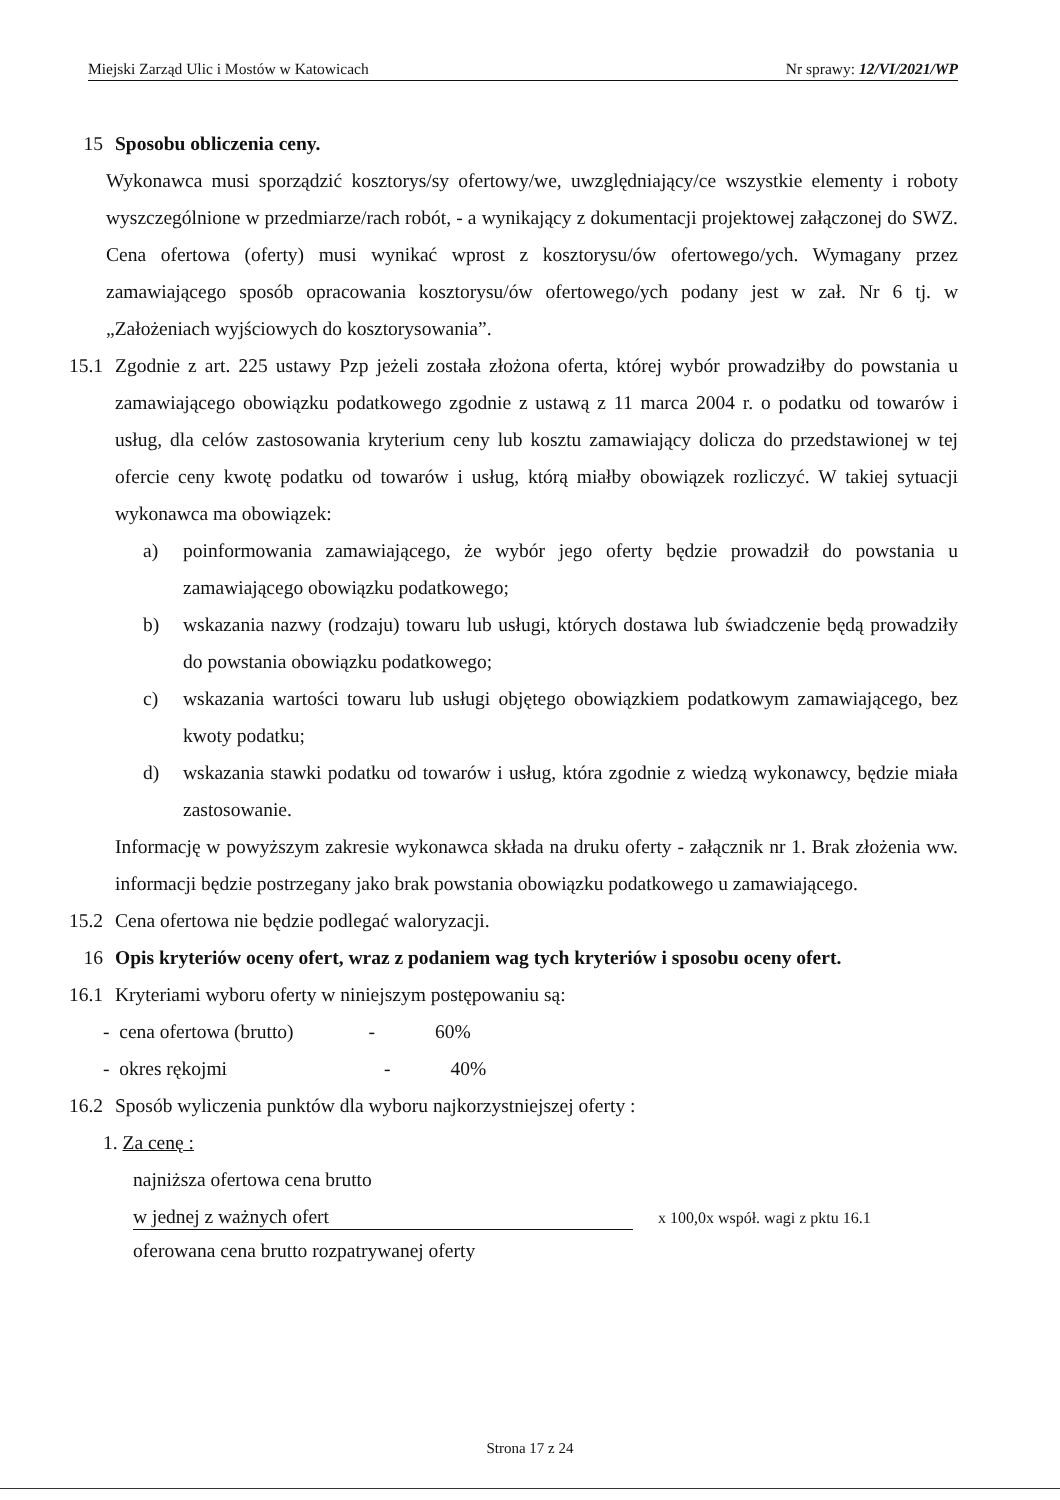Miejski Zarząd Ulic i Mostów w Katowicach Nr sprawy: 12/VI/2021/WP
15 Sposobu obliczenia ceny.
Wykonawca musi sporządzić kosztorys/sy ofertowy/we, uwzględniający/ce wszystkie elementy i roboty wyszczególnione w przedmiarze/rach robót, - a wynikający z dokumentacji projektowej załączonej do SWZ. Cena ofertowa (oferty) musi wynikać wprost z kosztorysu/ów ofertowego/ych. Wymagany przez zamawiającego sposób opracowania kosztorysu/ów ofertowego/ych podany jest w zał. Nr 6 tj. w „Założeniach wyjściowych do kosztorysowania”.
15.1 Zgodnie z art. 225 ustawy Pzp jeżeli została złożona oferta, której wybór prowadziłby do powstania u zamawiającego obowiązku podatkowego zgodnie z ustawą z 11 marca 2004 r. o podatku od towarów i usług, dla celów zastosowania kryterium ceny lub kosztu zamawiający dolicza do przedstawionej w tej ofercie ceny kwotę podatku od towarów i usług, którą miałby obowiązek rozliczyć. W takiej sytuacji wykonawca ma obowiązek:
a) poinformowania zamawiającego, że wybór jego oferty będzie prowadził do powstania u zamawiającego obowiązku podatkowego;
b) wskazania nazwy (rodzaju) towaru lub usługi, których dostawa lub świadczenie będą prowadziły do powstania obowiązku podatkowego;
c) wskazania wartości towaru lub usługi objętego obowiązkiem podatkowym zamawiającego, bez kwoty podatku;
d) wskazania stawki podatku od towarów i usług, która zgodnie z wiedzą wykonawcy, będzie miała zastosowanie.
Informację w powyższym zakresie wykonawca składa na druku oferty - załącznik nr 1. Brak złożenia ww. informacji będzie postrzegany jako brak powstania obowiązku podatkowego u zamawiającego.
15.2 Cena ofertowa nie będzie podlegać waloryzacji.
16 Opis kryteriów oceny ofert, wraz z podaniem wag tych kryteriów i sposobu oceny ofert.
16.1 Kryteriami wyboru oferty w niniejszym postępowaniu są:
- cena ofertowa (brutto) - 60%
- okres rękojmi - 40%
16.2 Sposób wyliczenia punktów dla wyboru najkorzystniejszej oferty :
1. Za cenę :
najniższa ofertowa cena brutto
w jednej z ważnych ofert x 100,0x współ. wagi z pktu 16.1
oferowana cena brutto rozpatrywanej oferty
Strona 17 z 24